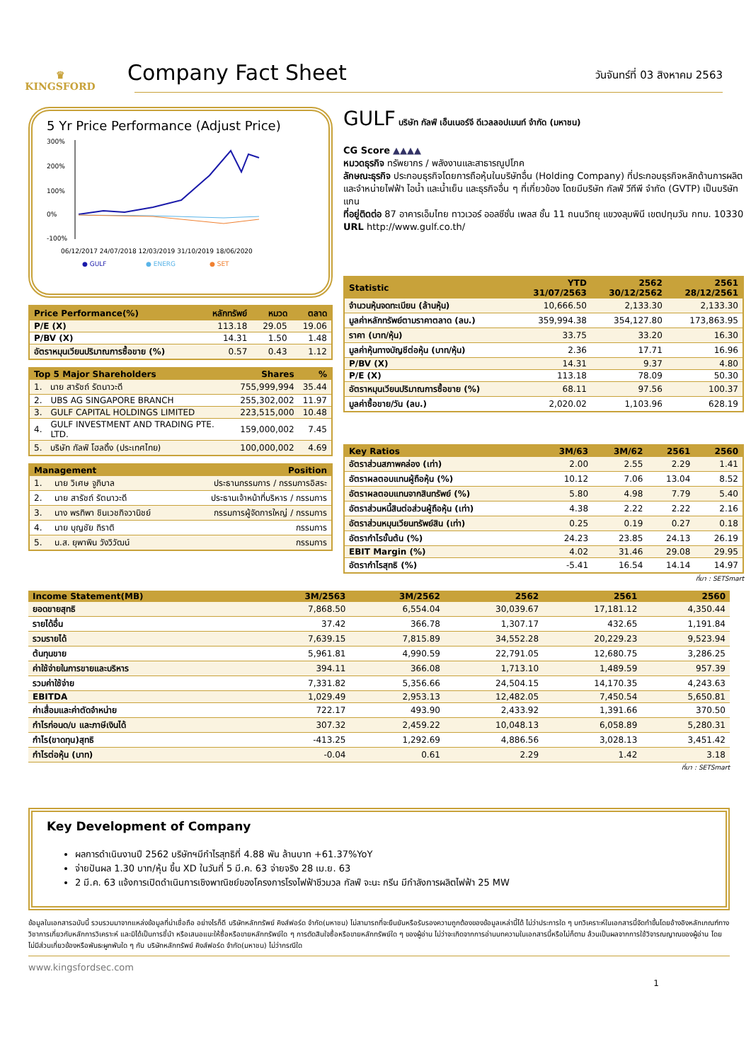♛
KINGSFORD
Company Fact Sheet
วันจันทร์ที่ 03 สิงหาคม 2563
5 Yr Price Performance (Adjust Price)
300%
200%
100%
0%
-100%
06/12/2017 24/07/2018 12/03/2019 31/10/2019 18/06/2020
● GULF
● ENERG
● SET
| Price Performance(%) | หลักทรัพย์ | หมวด | ตลาด |
| --- | --- | --- | --- |
| P/E (X) | 113.18 | 29.05 | 19.06 |
| P/BV (X) | 14.31 | 1.50 | 1.48 |
| อัตราหมุนเวียนปริมาณการซื้อขาย (%) | 0.57 | 0.43 | 1.12 |
| Top 5 Major Shareholders | | Shares | % |
| --- | --- | --- | --- |
| 1. | นาย สารัชถ์ รัตนาวะดี | 755,999,994 | 35.44 |
| 2. | UBS AG SINGAPORE BRANCH | 255,302,002 | 11.97 |
| 3. | GULF CAPITAL HOLDINGS LIMITED | 223,515,000 | 10.48 |
| 4. | GULF INVESTMENT AND TRADING PTE. LTD. | 159,000,002 | 7.45 |
| 5. | บริษัท กัลฟ์ โฮลดิ้ง (ประเทศไทย) | 100,000,002 | 4.69 |
| Management | | Position |
| --- | --- | --- |
| 1. | นาย วิเศษ จูภิบาล | ประธานกรรมการ / กรรมการอิสระ |
| 2. | นาย สารัชถ์ รัตนาวะดี | ประธานเจ้าหน้าที่บริหาร / กรรมการ |
| 3. | นาง พรทิพา ชินเวชกิจวานิชย์ | กรรมการผู้จัดการใหญ่ / กรรมการ |
| 4. | นาย บุญชัย ถิราติ | กรรมการ |
| 5. | น.ส. ยุพาพิน วังวิวัฒน์ | กรรมการ |
GULF บริษัท กัลฟ์ เอ็นเนอร์จี ดีเวลลอปเมนท์ จำกัด (มหาชน)
CG Score ▲▲▲▲
หมวดธุรกิจ ทรัพยากร / พลังงานและสาธารณูปโภค
ลักษณะธุรกิจ ประกอบธุรกิจโดยการถือหุ้นในบริษัทอื่น (Holding Company) ที่ประกอบธุรกิจหลักด้านการผลิตและจำหน่ายไฟฟ้า ไอน้ำ และน้ำเย็น และธุรกิจอื่น ๆ ที่เกี่ยวข้อง โดยมีบริษัท กัลฟ์ วีทีพี จำกัด (GVTP) เป็นบริษัทแกน
ที่อยู่ติดต่อ 87 อาคารเอ็มไทย ทาวเวอร์ ออลซีซั่น เพลส ชั้น 11 ถนนวิทยุ แขวงลุมพินี เขตปทุมวัน กทม. 10330
URL http://www.gulf.co.th/
| Statistic | YTD 31/07/2563 | 2562 30/12/2562 | 2561 28/12/2561 |
| --- | --- | --- | --- |
| จำนวนหุ้นจดทะเบียน (ล้านหุ้น) | 10,666.50 | 2,133.30 | 2,133.30 |
| มูลค่าหลักทรัพย์ตามราคาตลาด (ลบ.) | 359,994.38 | 354,127.80 | 173,863.95 |
| ราคา (บาท/หุ้น) | 33.75 | 33.20 | 16.30 |
| มูลค่าหุ้นทางบัญชีต่อหุ้น (บาท/หุ้น) | 2.36 | 17.71 | 16.96 |
| P/BV (X) | 14.31 | 9.37 | 4.80 |
| P/E (X) | 113.18 | 78.09 | 50.30 |
| อัตราหมุนเวียนปริมาณการซื้อขาย (%) | 68.11 | 97.56 | 100.37 |
| มูลค่าซื้อขาย/วัน (ลบ.) | 2,020.02 | 1,103.96 | 628.19 |
| Key Ratios | 3M/63 | 3M/62 | 2561 | 2560 |
| --- | --- | --- | --- | --- |
| อัตราส่วนสภาพคล่อง (เท่า) | 2.00 | 2.55 | 2.29 | 1.41 |
| อัตราผลตอบแทนผู้ถือหุ้น (%) | 10.12 | 7.06 | 13.04 | 8.52 |
| อัตราผลตอบแทนจากสินทรัพย์ (%) | 5.80 | 4.98 | 7.79 | 5.40 |
| อัตราส่วนหนี้สินต่อส่วนผู้ถือหุ้น (เท่า) | 4.38 | 2.22 | 2.22 | 2.16 |
| อัตราส่วนหมุนเวียนทรัพย์สิน (เท่า) | 0.25 | 0.19 | 0.27 | 0.18 |
| อัตรากำไรขั้นต้น (%) | 24.23 | 23.85 | 24.13 | 26.19 |
| EBIT Margin (%) | 4.02 | 31.46 | 29.08 | 29.95 |
| อัตรากำไรสุทธิ (%) | -5.41 | 16.54 | 14.14 | 14.97 |
ที่มา : SETSmart
| Income Statement(MB) | 3M/2563 | 3M/2562 | 2562 | 2561 | 2560 |
| --- | --- | --- | --- | --- | --- |
| ยอดขายสุทธิ | 7,868.50 | 6,554.04 | 30,039.67 | 17,181.12 | 4,350.44 |
| รายได้อื่น | 37.42 | 366.78 | 1,307.17 | 432.65 | 1,191.84 |
| รวมรายได้ | 7,639.15 | 7,815.89 | 34,552.28 | 20,229.23 | 9,523.94 |
| ต้นทุนขาย | 5,961.81 | 4,990.59 | 22,791.05 | 12,680.75 | 3,286.25 |
| ค่าใช้จ่ายในการขายและบริหาร | 394.11 | 366.08 | 1,713.10 | 1,489.59 | 957.39 |
| รวมค่าใช้จ่าย | 7,331.82 | 5,356.66 | 24,504.15 | 14,170.35 | 4,243.63 |
| EBITDA | 1,029.49 | 2,953.13 | 12,482.05 | 7,450.54 | 5,650.81 |
| ค่าเสื่อมและค่าตัดจำหน่าย | 722.17 | 493.90 | 2,433.92 | 1,391.66 | 370.50 |
| กำไรก่อนด/บ และภาษีเงินได้ | 307.32 | 2,459.22 | 10,048.13 | 6,058.89 | 5,280.31 |
| กำไร(ขาดทุน)สุทธิ | -413.25 | 1,292.69 | 4,886.56 | 3,028.13 | 3,451.42 |
| กำไรต่อหุ้น (บาท) | -0.04 | 0.61 | 2.29 | 1.42 | 3.18 |
ที่มา : SETSmart
Key Development of Company
ผลการดำเนินงานปี 2562 บริษัทฯมีกำไรสุทธิที่ 4.88 พัน ล้านบาท +61.37%YoY
จ่ายปันผล 1.30 บาท/หุ้น ขึ้น XD ในวันที่ 5 มี.ค. 63 จ่ายจริง 28 เม.ย. 63
2 มี.ค. 63 แจ้งการเปิดดำเนินการเชิงพาณิชย์ของโครงการโรงไฟฟ้าชีวมวล กัลฟ์ จะนะ กรีน มีกำลังการผลิตไฟฟ้า 25 MW
ข้อมูลในเอกสารฉบับนี้ รวบรวมมาจากแหล่งข้อมูลที่น่าเชื่อถือ อย่างไรก็ดี บริษัทหลักทรัพย์ คิงส์ฟอร์ด จำกัด(มหาชน) ไม่สามารถที่จะยืนยันหรือรับรองความถูกต้องของข้อมูลเหล่านี้ได้ ไม่ว่าประการใด ๆ บทวิเคราะห์ในเอกสารนี้จัดทำขึ้นโดยอ้างอิงหลักเกณฑ์ทางวิชาการเกี่ยวกับหลักการวิเคราะห์ และมิได้เป็นการชี้นำ หรือเสนอแนะให้ซื้อหรือขายหลักทรัพย์ใด ๆ การตัดสินใจซื้อหรือขายหลักทรัพย์ใด ๆ ของผู้อ่าน ไม่ว่าจะเกิดจากการอ่านบทความในเอกสารนี้หรือไม่ก็ตาม ล้วนเป็นผลจากการใช้วิจารณญาณของผู้อ่าน โดยไม่มีส่วนเกี่ยวข้องหรือพันธะผูกพันใด ๆ กับ บริษัทหลักทรัพย์ คิงส์ฟอร์ด จำกัด(มหาชน) ไม่ว่ากรณีใด
www.kingsfordsec.com
1